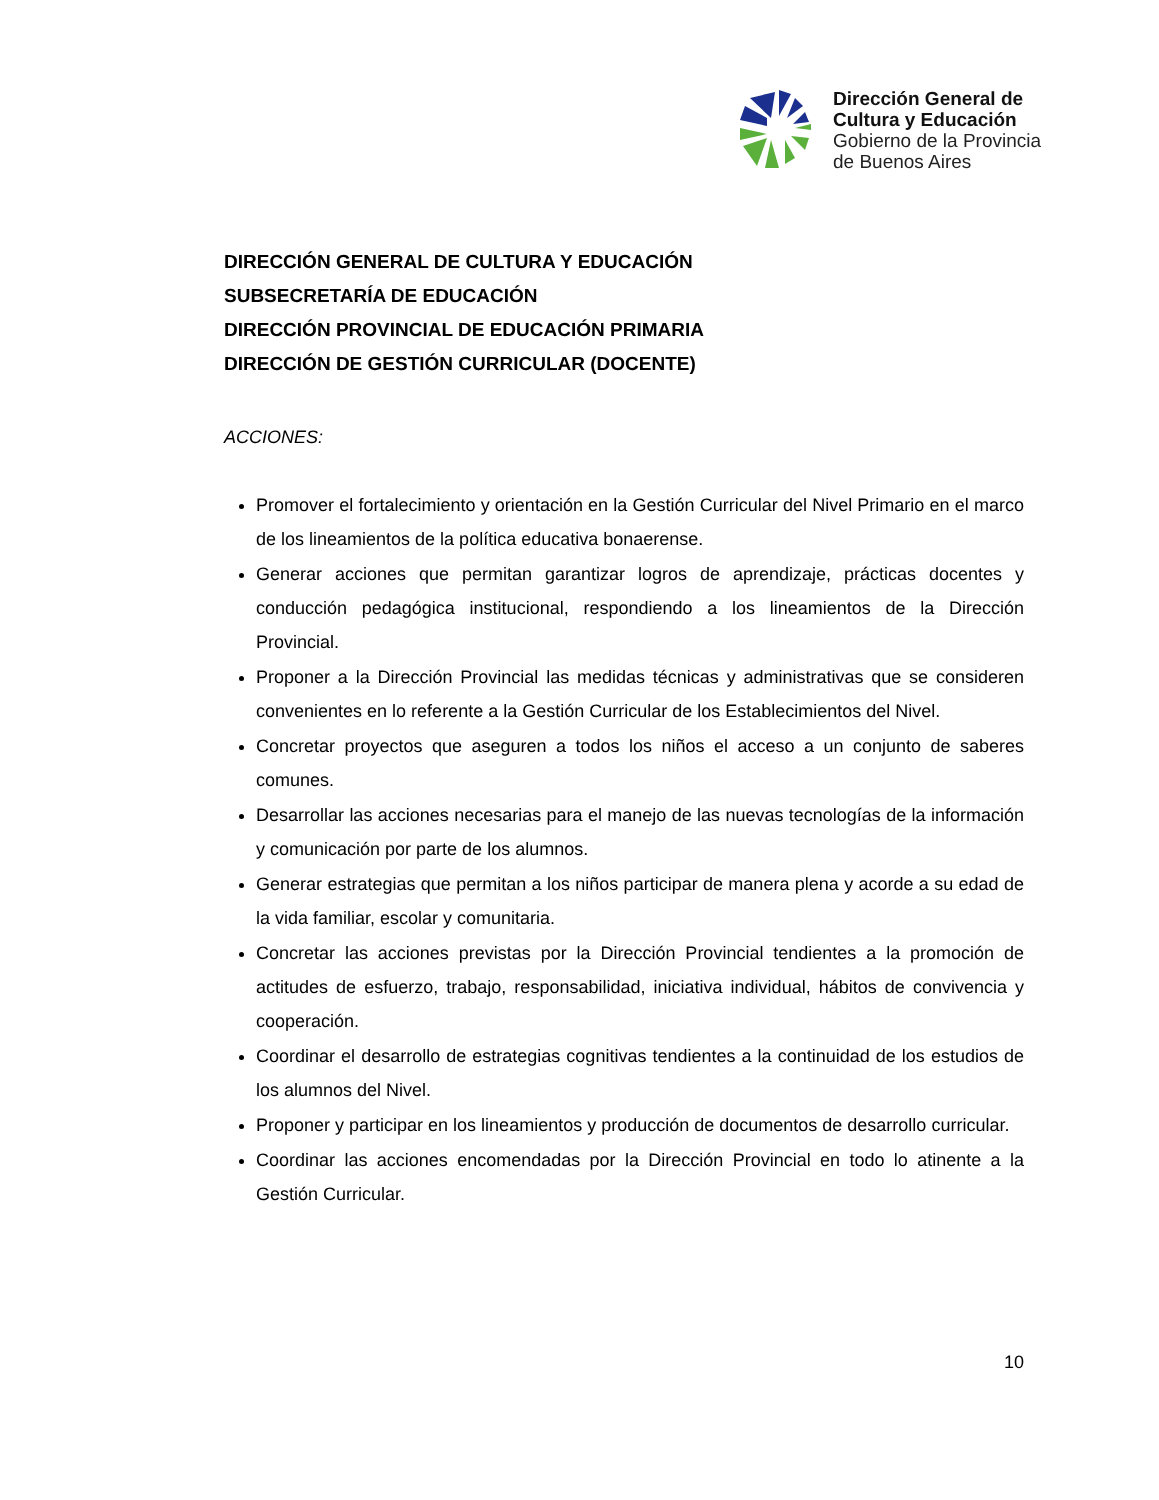Dirección General de
Cultura y Educación
Gobierno de la Provincia
de Buenos Aires
DIRECCIÓN GENERAL DE CULTURA Y EDUCACIÓN
SUBSECRETARÍA DE EDUCACIÓN
DIRECCIÓN PROVINCIAL DE EDUCACIÓN PRIMARIA
DIRECCIÓN DE GESTIÓN CURRICULAR (DOCENTE)
ACCIONES:
Promover el fortalecimiento y orientación en la Gestión Curricular del Nivel Primario en el marco de los lineamientos de la política educativa bonaerense.
Generar acciones que permitan garantizar logros de aprendizaje, prácticas docentes y conducción pedagógica institucional, respondiendo a los lineamientos de la Dirección Provincial.
Proponer a la Dirección Provincial las medidas técnicas y administrativas que se consideren convenientes en lo referente a la Gestión Curricular de los Establecimientos del Nivel.
Concretar proyectos que aseguren a todos los niños el acceso a un conjunto de saberes comunes.
Desarrollar las acciones necesarias para el manejo de las nuevas tecnologías de la información y comunicación por parte de los alumnos.
Generar estrategias que permitan a los niños participar de manera plena y acorde a su edad de la vida familiar, escolar y comunitaria.
Concretar las acciones previstas por la Dirección Provincial tendientes a la promoción de actitudes de esfuerzo, trabajo, responsabilidad, iniciativa individual, hábitos de convivencia y cooperación.
Coordinar el desarrollo de estrategias cognitivas tendientes a la continuidad de los estudios de los alumnos del Nivel.
Proponer y participar en los lineamientos y producción de documentos de desarrollo curricular.
Coordinar las acciones encomendadas por la Dirección Provincial en todo lo atinente a la Gestión Curricular.
10